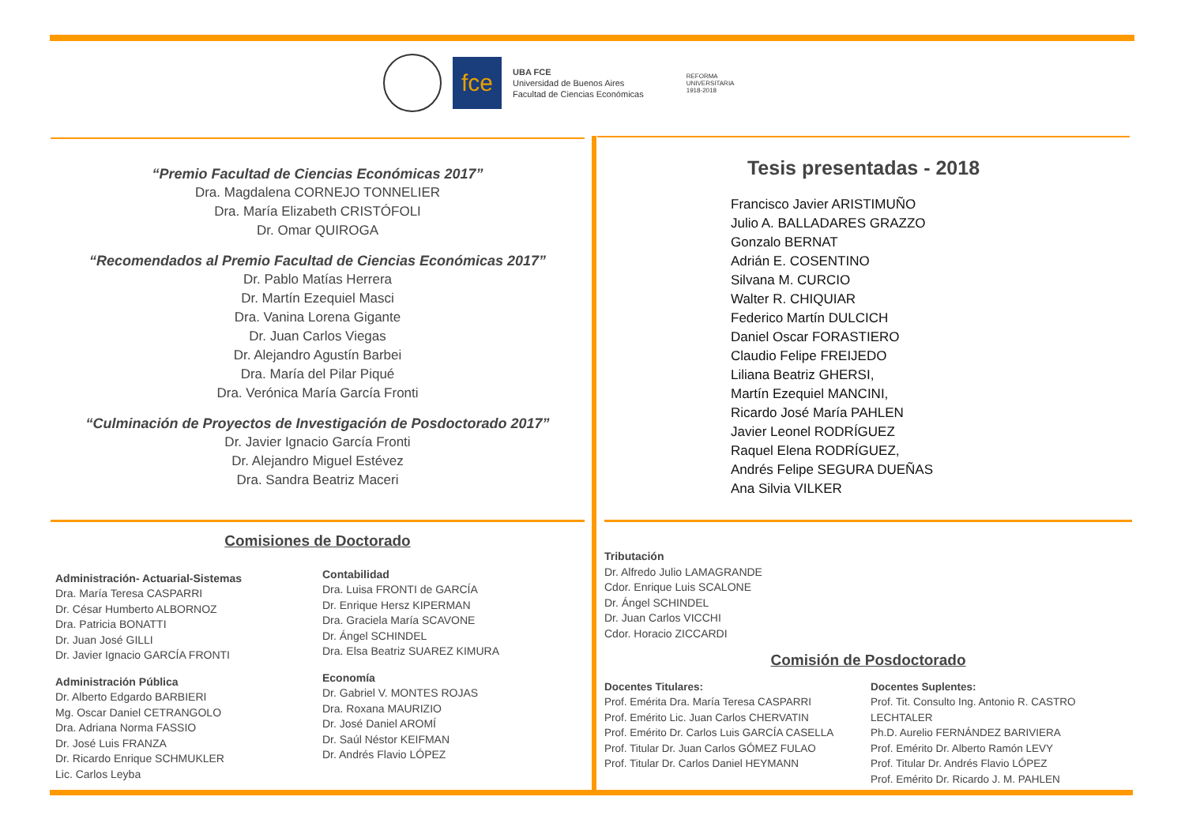fce
UBA FCE
Universidad de Buenos Aires
Facultad de Ciencias Económicas
REFORMA
UNIVERSITARIA
1918-2018
“Premio Facultad de Ciencias Económicas 2017”
Dra. Magdalena CORNEJO TONNELIER
Dra. María Elizabeth CRISTÓFOLI
Dr. Omar QUIROGA
“Recomendados al Premio Facultad de Ciencias Económicas 2017”
Dr. Pablo Matías Herrera
Dr. Martín Ezequiel Masci
Dra. Vanina Lorena Gigante
Dr. Juan Carlos Viegas
Dr. Alejandro Agustín Barbei
Dra. María del Pilar Piqué
Dra. Verónica María García Fronti
“Culminación de Proyectos de Investigación de Posdoctorado 2017”
Dr. Javier Ignacio García Fronti
Dr. Alejandro Miguel Estévez
Dra. Sandra Beatriz Maceri
Tesis presentadas - 2018
Francisco Javier ARISTIMUÑO
Julio A. BALLADARES GRAZZO
Gonzalo BERNAT
Adrián E. COSENTINO
Silvana M. CURCIO
Walter R. CHIQUIAR
Federico Martín DULCICH
Daniel Oscar FORASTIERO
Claudio Felipe FREIJEDO
Liliana Beatriz GHERSI,
Martín Ezequiel MANCINI,
Ricardo José María PAHLEN
Javier Leonel RODRÍGUEZ
Raquel Elena RODRÍGUEZ,
Andrés Felipe SEGURA DUEÑAS
Ana Silvia VILKER
Comisiones de Doctorado
Administración- Actuarial-Sistemas
Dra. María Teresa CASPARRI
Dr. César Humberto ALBORNOZ
Dra. Patricia BONATTI
Dr. Juan José GILLI
Dr. Javier Ignacio GARCÍA FRONTI
Administración Pública
Dr. Alberto Edgardo BARBIERI
Mg. Oscar Daniel CETRANGOLO
Dra. Adriana Norma FASSIO
Dr. José Luis FRANZA
Dr. Ricardo Enrique SCHMUKLER
Lic. Carlos Leyba
Contabilidad
Dra. Luisa FRONTI de GARCÍA
Dr. Enrique Hersz KIPERMAN
Dra. Graciela María SCAVONE
Dr. Ángel SCHINDEL
Dra. Elsa Beatriz SUAREZ KIMURA
Economía
Dr. Gabriel V. MONTES ROJAS
Dra. Roxana MAURIZIO
Dr. José Daniel AROMÍ
Dr. Saúl Néstor KEIFMAN
Dr. Andrés Flavio LÓPEZ
Tributación
Dr. Alfredo Julio LAMAGRANDE
Cdor. Enrique Luis SCALONE
Dr. Ángel SCHINDEL
Dr. Juan Carlos VICCHI
Cdor. Horacio ZICCARDI
Comisión de Posdoctorado
Docentes Titulares:
Prof. Emérita Dra. María Teresa CASPARRI
Prof. Emérito Lic. Juan Carlos CHERVATIN
Prof. Emérito Dr. Carlos Luis GARCÍA CASELLA
Prof. Titular Dr. Juan Carlos GÓMEZ FULAO
Prof. Titular Dr. Carlos Daniel HEYMANN
Docentes Suplentes:
Prof. Tit. Consulto Ing. Antonio R. CASTRO LECHTALER
Ph.D. Aurelio FERNÁNDEZ BARIVIERA
Prof. Emérito Dr. Alberto Ramón LEVY
Prof. Titular Dr. Andrés Flavio LÓPEZ
Prof. Emérito Dr. Ricardo J. M. PAHLEN